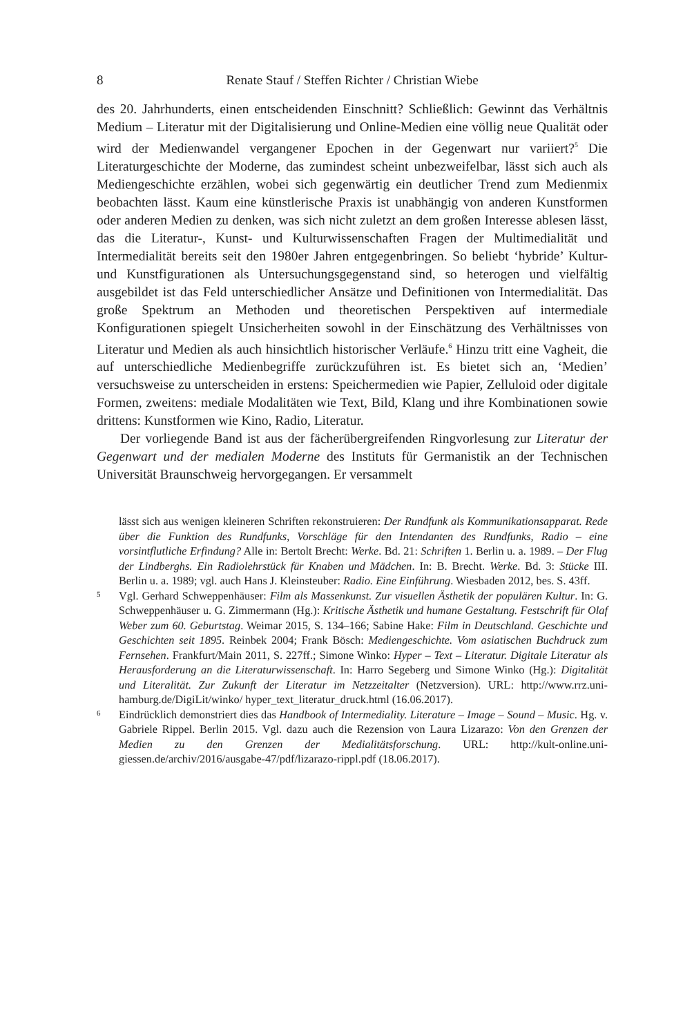8 Renate Stauf / Steffen Richter / Christian Wiebe
des 20. Jahrhunderts, einen entscheidenden Einschnitt? Schließlich: Gewinnt das Verhältnis Medium – Literatur mit der Digitalisierung und Online-Medien eine völlig neue Qualität oder wird der Medienwandel vergangener Epochen in der Gegenwart nur variiert?<sup>5</sup> Die Literaturgeschichte der Moderne, das zumindest scheint unbezweifelbar, lässt sich auch als Mediengeschichte erzählen, wobei sich gegenwärtig ein deutlicher Trend zum Medienmix beobachten lässt. Kaum eine künstlerische Praxis ist unabhängig von anderen Kunstformen oder anderen Medien zu denken, was sich nicht zuletzt an dem großen Interesse ablesen lässt, das die Literatur-, Kunst- und Kulturwissenschaften Fragen der Multimedialität und Intermedialität bereits seit den 1980er Jahren entgegenbringen. So beliebt ‘hybride’ Kultur- und Kunstfigurationen als Untersuchungsgegenstand sind, so heterogen und vielfältig ausgebildet ist das Feld unterschiedlicher Ansätze und Definitionen von Intermedialität. Das große Spektrum an Methoden und theoretischen Perspektiven auf intermediale Konfigurationen spiegelt Unsicherheiten sowohl in der Einschätzung des Verhältnisses von Literatur und Medien als auch hinsichtlich historischer Verläufe.<sup>6</sup> Hinzu tritt eine Vagheit, die auf unterschiedliche Medienbegriffe zurückzuführen ist. Es bietet sich an, ‘Medien’ versuchsweise zu unterscheiden in erstens: Speichermedien wie Papier, Zelluloid oder digitale Formen, zweitens: mediale Modalitäten wie Text, Bild, Klang und ihre Kombinationen sowie drittens: Kunstformen wie Kino, Radio, Literatur.
Der vorliegende Band ist aus der fächerübergreifenden Ringvorlesung zur Literatur der Gegenwart und der medialen Moderne des Instituts für Germanistik an der Technischen Universität Braunschweig hervorgegangen. Er versammelt
lässt sich aus wenigen kleineren Schriften rekonstruieren: Der Rundfunk als Kommunikationsapparat. Rede über die Funktion des Rundfunks, Vorschläge für den Intendanten des Rundfunks, Radio – eine vorsintflutliche Erfindung? Alle in: Bertolt Brecht: Werke. Bd. 21: Schriften 1. Berlin u. a. 1989. – Der Flug der Lindberghs. Ein Radiolehrstück für Knaben und Mädchen. In: B. Brecht. Werke. Bd. 3: Stücke III. Berlin u. a. 1989; vgl. auch Hans J. Kleinsteuber: Radio. Eine Einführung. Wiesbaden 2012, bes. S. 43ff.
5 Vgl. Gerhard Schweppenhäuser: Film als Massenkunst. Zur visuellen Ästhetik der populären Kultur. In: G. Schweppenhäuser u. G. Zimmermann (Hg.): Kritische Ästhetik und humane Gestaltung. Festschrift für Olaf Weber zum 60. Geburtstag. Weimar 2015, S. 134–166; Sabine Hake: Film in Deutschland. Geschichte und Geschichten seit 1895. Reinbek 2004; Frank Bösch: Mediengeschichte. Vom asiatischen Buchdruck zum Fernsehen. Frankfurt/Main 2011, S. 227ff.; Simone Winko: Hyper – Text – Literatur. Digitale Literatur als Herausforderung an die Literaturwissenschaft. In: Harro Segeberg und Simone Winko (Hg.): Digitalität und Literalität. Zur Zukunft der Literatur im Netzzeitalter (Netzversion). URL: http://www.rrz.uni-hamburg.de/DigiLit/winko/ hyper_text_literatur_druck.html (16.06.2017).
6 Eindrücklich demonstriert dies das Handbook of Intermediality. Literature – Image – Sound – Music. Hg. v. Gabriele Rippel. Berlin 2015. Vgl. dazu auch die Rezension von Laura Lizarazo: Von den Grenzen der Medien zu den Grenzen der Medialitätsforschung. URL: http://kult-online.uni-giessen.de/archiv/2016/ausgabe-47/pdf/lizarazo-rippl.pdf (18.06.2017).